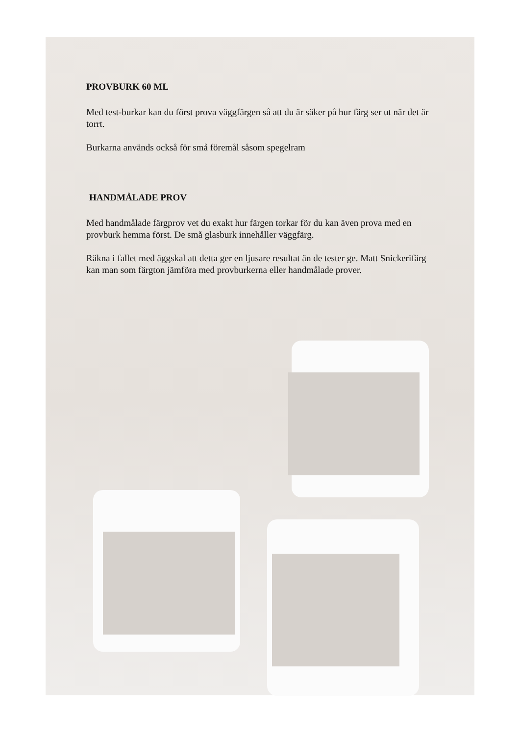PROVBURK 60 ML
Med test-burkar kan du först prova väggfärgen så att du är säker på hur färg ser ut när det är torrt.
Burkarna används också för små föremål såsom spegelram
HANDMÅLADE PROV
Med handmålade färgprov vet du exakt hur färgen torkar för du kan även prova med en provburk hemma först. De små glasburk innehåller väggfärg.
Räkna i fallet med äggskal att detta ger en ljusare resultat än de tester ge. Matt Snickerifärg kan man som färgton jämföra med provburkerna eller handmålade prover.